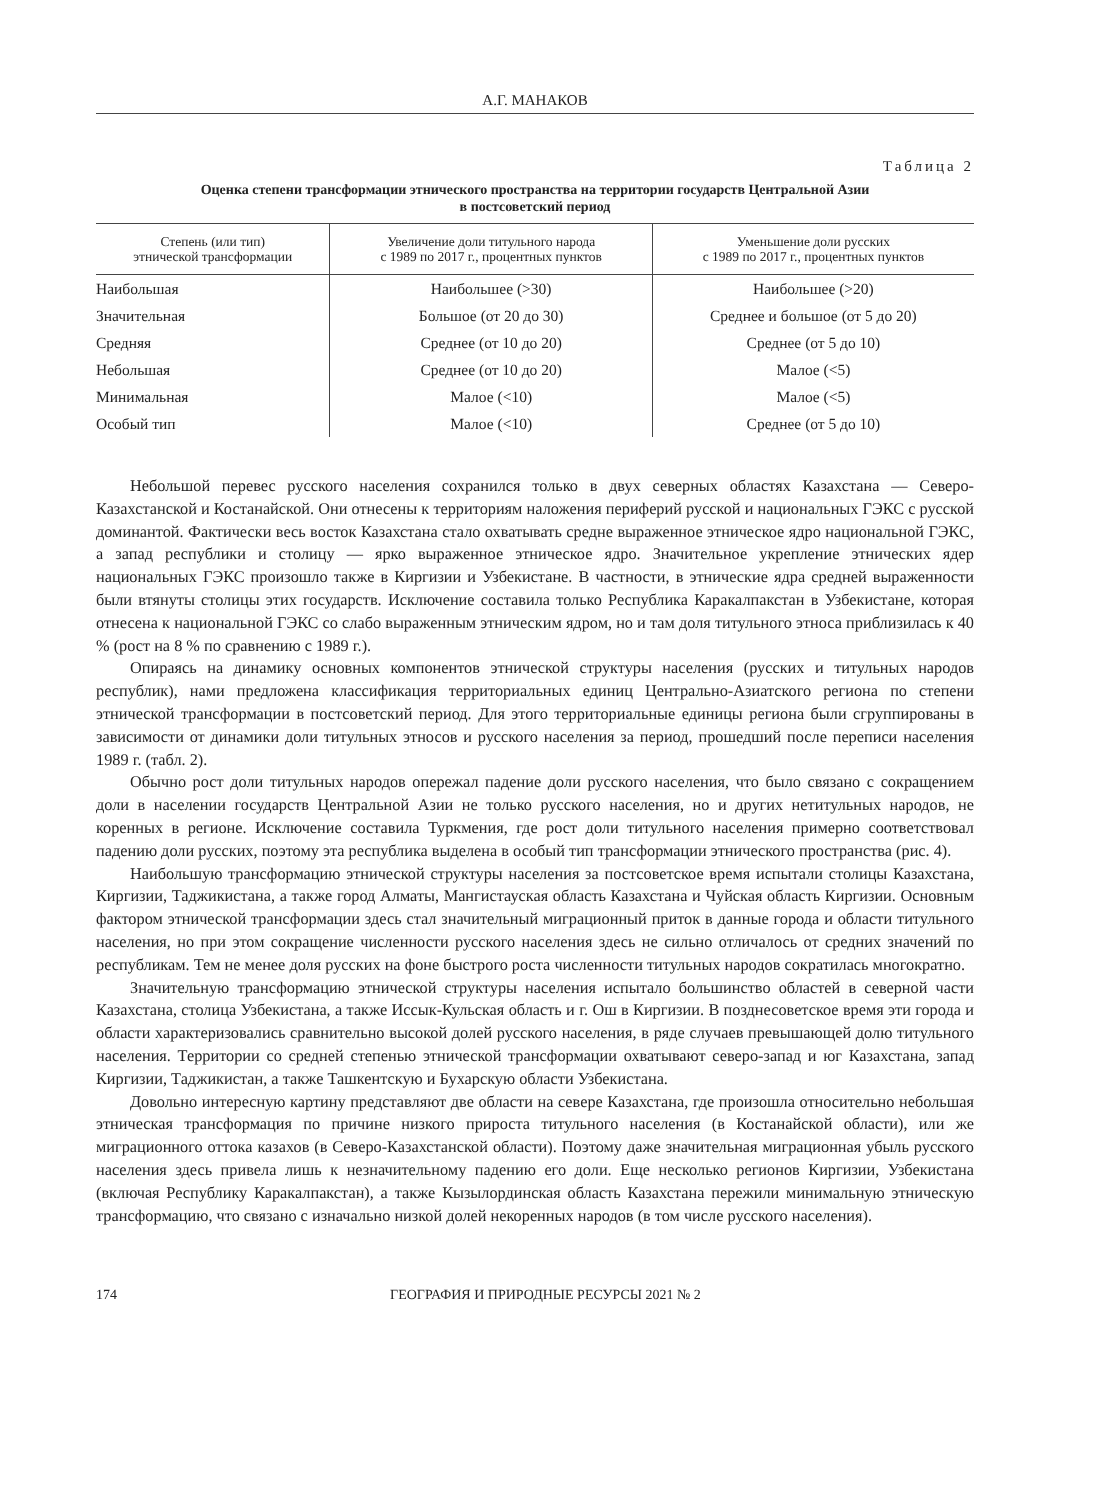А.Г. МАНАКОВ
Таблица 2
Оценка степени трансформации этнического пространства на территории государств Центральной Азии
в постсоветский период
| Степень (или тип) этнической трансформации | Увеличение доли титульного народа с 1989 по 2017 г., процентных пунктов | Уменьшение доли русских с 1989 по 2017 г., процентных пунктов |
| --- | --- | --- |
| Наибольшая | Наибольшее (>30) | Наибольшее (>20) |
| Значительная | Большое (от 20 до 30) | Среднее и большое (от 5 до 20) |
| Средняя | Среднее (от 10 до 20) | Среднее (от 5 до 10) |
| Небольшая | Среднее (от 10 до 20) | Малое (<5) |
| Минимальная | Малое (<10) | Малое (<5) |
| Особый тип | Малое (<10) | Среднее (от 5 до 10) |
Небольшой перевес русского населения сохранился только в двух северных областях Казахстана — Северо-Казахстанской и Костанайской. Они отнесены к территориям наложения периферий русской и национальных ГЭКС с русской доминантой. Фактически весь восток Казахстана стало охватывать средне выраженное этническое ядро национальной ГЭКС, а запад республики и столицу — ярко выраженное этническое ядро. Значительное укрепление этнических ядер национальных ГЭКС произошло также в Киргизии и Узбекистане. В частности, в этнические ядра средней выраженности были втянуты столицы этих государств. Исключение составила только Республика Каракалпакстан в Узбекистане, которая отнесена к национальной ГЭКС со слабо выраженным этническим ядром, но и там доля титульного этноса приблизилась к 40 % (рост на 8 % по сравнению с 1989 г.).
Опираясь на динамику основных компонентов этнической структуры населения (русских и титульных народов республик), нами предложена классификация территориальных единиц Центрально-Азиатского региона по степени этнической трансформации в постсоветский период. Для этого территориальные единицы региона были сгруппированы в зависимости от динамики доли титульных этносов и русского населения за период, прошедший после переписи населения 1989 г. (табл. 2).
Обычно рост доли титульных народов опережал падение доли русского населения, что было связано с сокращением доли в населении государств Центральной Азии не только русского населения, но и других нетитульных народов, не коренных в регионе. Исключение составила Туркмения, где рост доли титульного населения примерно соответствовал падению доли русских, поэтому эта республика выделена в особый тип трансформации этнического пространства (рис. 4).
Наибольшую трансформацию этнической структуры населения за постсоветское время испытали столицы Казахстана, Киргизии, Таджикистана, а также город Алматы, Мангистауская область Казахстана и Чуйская область Киргизии. Основным фактором этнической трансформации здесь стал значительный миграционный приток в данные города и области титульного населения, но при этом сокращение численности русского населения здесь не сильно отличалось от средних значений по республикам. Тем не менее доля русских на фоне быстрого роста численности титульных народов сократилась многократно.
Значительную трансформацию этнической структуры населения испытало большинство областей в северной части Казахстана, столица Узбекистана, а также Иссык-Кульская область и г. Ош в Киргизии. В позднесоветское время эти города и области характеризовались сравнительно высокой долей русского населения, в ряде случаев превышающей долю титульного населения. Территории со средней степенью этнической трансформации охватывают северо-запад и юг Казахстана, запад Киргизии, Таджикистан, а также Ташкентскую и Бухарскую области Узбекистана.
Довольно интересную картину представляют две области на севере Казахстана, где произошла относительно небольшая этническая трансформация по причине низкого прироста титульного населения (в Костанайской области), или же миграционного оттока казахов (в Северо-Казахстанской области). Поэтому даже значительная миграционная убыль русского населения здесь привела лишь к незначительному падению его доли. Еще несколько регионов Киргизии, Узбекистана (включая Республику Каракалпакстан), а также Кызылординская область Казахстана пережили минимальную этническую трансформацию, что связано с изначально низкой долей некоренных народов (в том числе русского населения).
174 ГЕОГРАФИЯ И ПРИРОДНЫЕ РЕСУРСЫ 2021 № 2